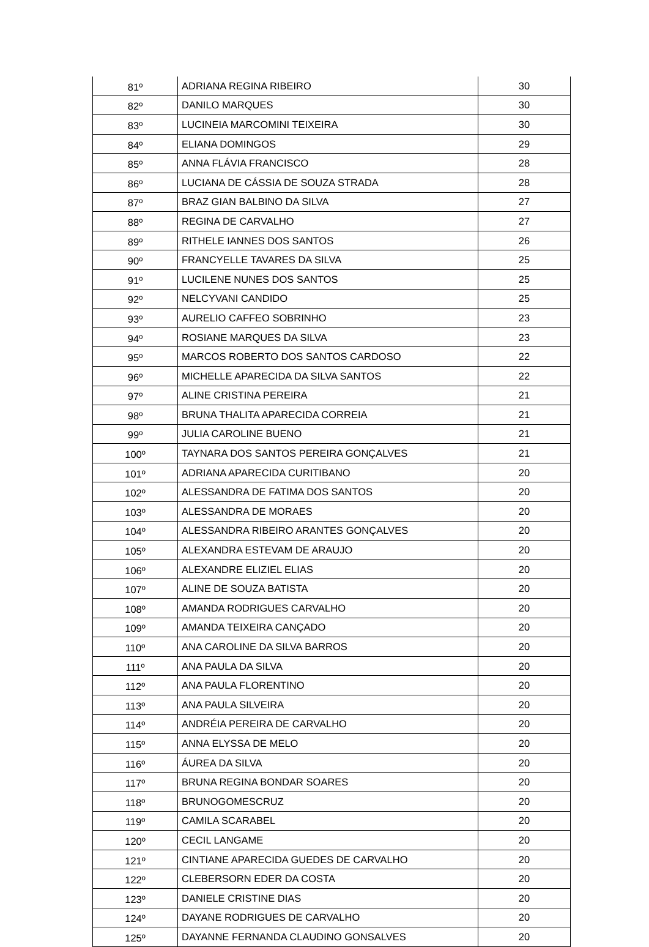| 81º | ADRIANA REGINA RIBEIRO | 30 |
| 82º | DANILO MARQUES | 30 |
| 83º | LUCINEIA MARCOMINI TEIXEIRA | 30 |
| 84º | ELIANA DOMINGOS | 29 |
| 85º | ANNA FLÁVIA FRANCISCO | 28 |
| 86º | LUCIANA DE CÁSSIA DE SOUZA STRADA | 28 |
| 87º | BRAZ GIAN BALBINO DA SILVA | 27 |
| 88º | REGINA DE CARVALHO | 27 |
| 89º | RITHELE IANNES DOS SANTOS | 26 |
| 90º | FRANCYELLE TAVARES DA SILVA | 25 |
| 91º | LUCILENE NUNES DOS SANTOS | 25 |
| 92º | NELCYVANI CANDIDO | 25 |
| 93º | AURELIO CAFFEO SOBRINHO | 23 |
| 94º | ROSIANE MARQUES DA SILVA | 23 |
| 95º | MARCOS ROBERTO DOS SANTOS CARDOSO | 22 |
| 96º | MICHELLE APARECIDA DA SILVA SANTOS | 22 |
| 97º | ALINE CRISTINA PEREIRA | 21 |
| 98º | BRUNA THALITA APARECIDA CORREIA | 21 |
| 99º | JULIA CAROLINE BUENO | 21 |
| 100º | TAYNARA DOS SANTOS PEREIRA GONÇALVES | 21 |
| 101º | ADRIANA APARECIDA CURITIBANO | 20 |
| 102º | ALESSANDRA DE FATIMA DOS SANTOS | 20 |
| 103º | ALESSANDRA DE MORAES | 20 |
| 104º | ALESSANDRA RIBEIRO ARANTES GONÇALVES | 20 |
| 105º | ALEXANDRA ESTEVAM DE ARAUJO | 20 |
| 106º | ALEXANDRE ELIZIEL ELIAS | 20 |
| 107º | ALINE DE SOUZA BATISTA | 20 |
| 108º | AMANDA RODRIGUES CARVALHO | 20 |
| 109º | AMANDA TEIXEIRA CANÇADO | 20 |
| 110º | ANA CAROLINE DA SILVA BARROS | 20 |
| 111º | ANA PAULA DA SILVA | 20 |
| 112º | ANA PAULA FLORENTINO | 20 |
| 113º | ANA PAULA SILVEIRA | 20 |
| 114º | ANDRÉIA PEREIRA DE CARVALHO | 20 |
| 115º | ANNA ELYSSA DE MELO | 20 |
| 116º | ÁUREA DA SILVA | 20 |
| 117º | BRUNA REGINA BONDAR SOARES | 20 |
| 118º | BRUNOGOMESCRUZ | 20 |
| 119º | CAMILA SCARABEL | 20 |
| 120º | CECIL LANGAME | 20 |
| 121º | CINTIANE APARECIDA GUEDES DE CARVALHO | 20 |
| 122º | CLEBERSORN EDER DA COSTA | 20 |
| 123º | DANIELE CRISTINE DIAS | 20 |
| 124º | DAYANE RODRIGUES DE CARVALHO | 20 |
| 125º | DAYANNE FERNANDA CLAUDINO GONSALVES | 20 |